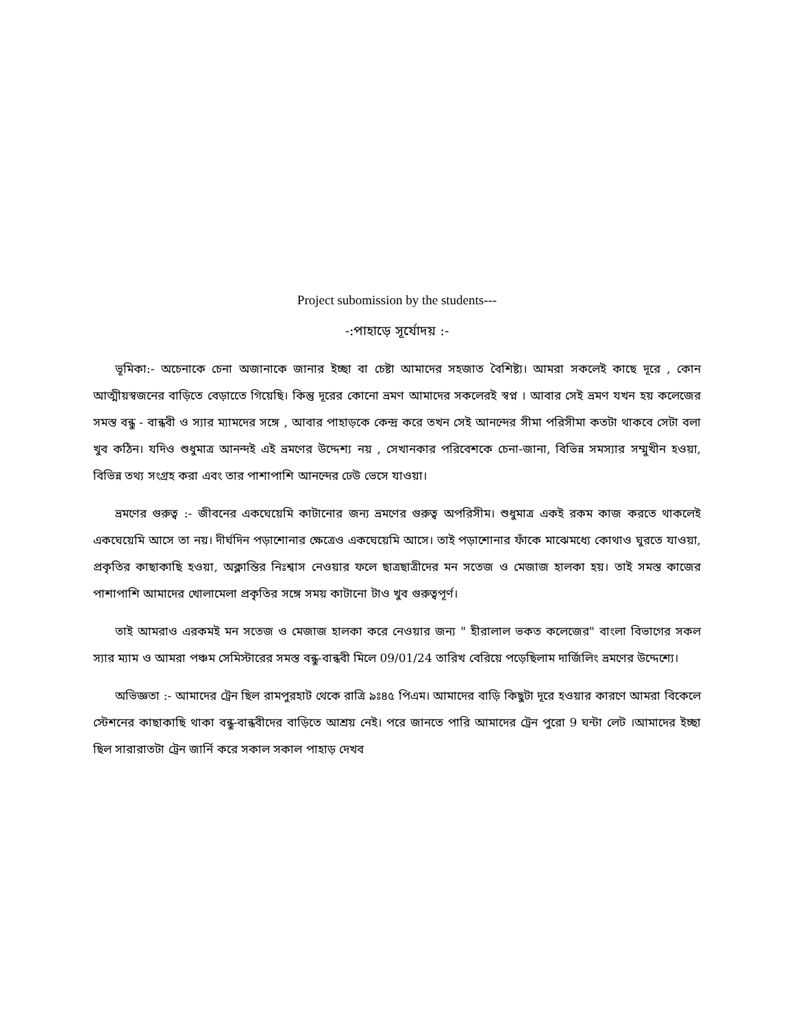Project subomission by the students---
-:পাহাড়ে সূর্যোদয় :-
ভূমিকা:- অচেনাকে চেনা অজানাকে জানার ইচ্ছা বা চেষ্টা আমাদের সহজাত বৈশিষ্ট্য। আমরা সকলেই কাছে দূরে , কোন আত্মীয়স্বজনের বাড়িতে বেড়াতেে গিয়েছি। কিন্তু দূরের কোনো ভ্রমণ আমাদের সকলেরই স্বপ্ন । আবার সেই ভ্রমণ যখন হয় কলেজের সমস্ত বন্ধু - বান্ধবী ও স্যার ম্যামদের সঙ্গে , আবার পাহাড়কে কেন্দ্র করে তখন সেই আনন্দের সীমা পরিসীমা কতটা থাকবে সেটা বলা খুব কঠিন। যদিও শুধুমাত্র আনন্দই এই ভ্রমণের উদ্দেশ্য নয় , সেখানকার পরিবেশকে চেনা-জানা, বিভিন্ন সমস্যার সম্মুখীন হওয়া, বিভিন্ন তথ্য সংগ্রহ করা এবং তার পাশাপাশি আনন্দের ঢেউ ভেসে যাওয়া।
ভ্রমণের গুরুত্ব :- জীবনের একঘেয়েমি কাটানোর জন্য ভ্রমণের গুরুত্ব অপরিসীম। শুধুমাত্র একই রকম কাজ করতে থাকলেই একঘেয়েমি আসে তা নয়। দীর্ঘদিন পড়াশোনার ক্ষেত্রেও একঘেয়েমি আসে। তাই পড়াশোনার ফাঁকে মাঝেমধ্যে কোথাও ঘুরতে যাওয়া, প্রকৃতির কাছাকাছি হওয়া, অক্লান্তির নিঃশ্বাস নেওয়ার ফলে ছাত্রছাত্রীদের মন সতেজ ও মেজাজ হালকা হয়। তাই সমস্ত কাজের পাশাপাশি আমাদের খোলামেলা প্রকৃতির সঙ্গে সময় কাটানো টাও খুব গুরুত্বপূর্ণ।
তাই আমরাও এরকমই মন সতেজ ও মেজাজ হালকা করে নেওয়ার জন্য " হীরালাল ভকত কলেজের" বাংলা বিভাগের সকল স্যার ম্যাম ও আমরা পঞ্চম সেমিস্টারের সমস্ত বন্ধু-বান্ধবী মিলে 09/01/24 তারিখ বেরিয়ে পড়েছিলাম দার্জিলিং ভ্রমণের উদ্দেশ্যে।
অভিজ্ঞতা :- আমাদের ট্রেন ছিল রামপুরহাট থেকে রাত্রি ৯ঃ৪৫ পিএম। আমাদের বাড়ি কিছুটা দূরে হওয়ার কারণে আমরা বিকেলে স্টেশনের কাছাকাছি থাকা বন্ধু-বান্ধবীদের বাড়িতে আশ্রয় নেই। পরে জানতে পারি আমাদের ট্রেন পুরো 9 ঘন্টা লেট ।আমাদের ইচ্ছা ছিল সারারাতটা ট্রেন জার্নি করে সকাল সকাল পাহাড় দেখব